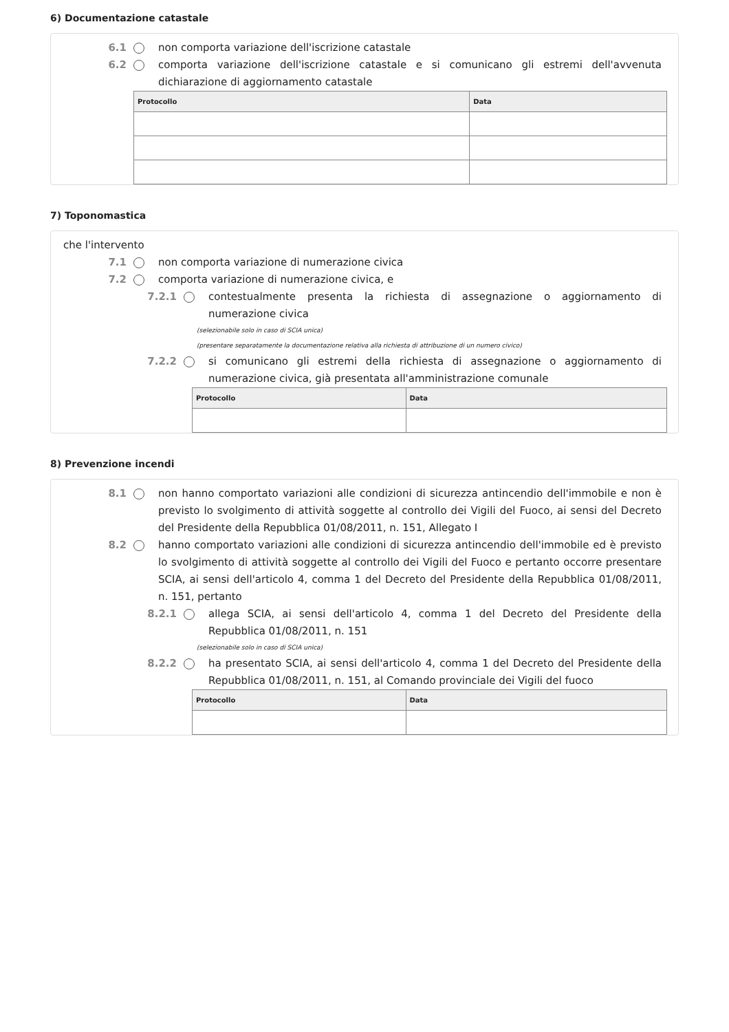6) Documentazione catastale
6.1 non comporta variazione dell'iscrizione catastale
6.2 comporta variazione dell'iscrizione catastale e si comunicano gli estremi dell'avvenuta dichiarazione di aggiornamento catastale
| Protocollo | Data |
| --- | --- |
7) Toponomastica
che l'intervento
7.1 non comporta variazione di numerazione civica
7.2 comporta variazione di numerazione civica, e
7.2.1 contestualmente presenta la richiesta di assegnazione o aggiornamento di numerazione civica
(selezionabile solo in caso di SCIA unica)
(presentare separatamente la documentazione relativa alla richiesta di attribuzione di un numero civico)
7.2.2 si comunicano gli estremi della richiesta di assegnazione o aggiornamento di numerazione civica, già presentata all'amministrazione comunale
| Protocollo | Data |
| --- | --- |
8) Prevenzione incendi
8.1 non hanno comportato variazioni alle condizioni di sicurezza antincendio dell'immobile e non è previsto lo svolgimento di attività soggette al controllo dei Vigili del Fuoco, ai sensi del Decreto del Presidente della Repubblica 01/08/2011, n. 151, Allegato I
8.2 hanno comportato variazioni alle condizioni di sicurezza antincendio dell'immobile ed è previsto lo svolgimento di attività soggette al controllo dei Vigili del Fuoco e pertanto occorre presentare SCIA, ai sensi dell'articolo 4, comma 1 del Decreto del Presidente della Repubblica 01/08/2011, n. 151, pertanto
8.2.1 allega SCIA, ai sensi dell'articolo 4, comma 1 del Decreto del Presidente della Repubblica 01/08/2011, n. 151
(selezionabile solo in caso di SCIA unica)
8.2.2 ha presentato SCIA, ai sensi dell'articolo 4, comma 1 del Decreto del Presidente della Repubblica 01/08/2011, n. 151, al Comando provinciale dei Vigili del fuoco
| Protocollo | Data |
| --- | --- |